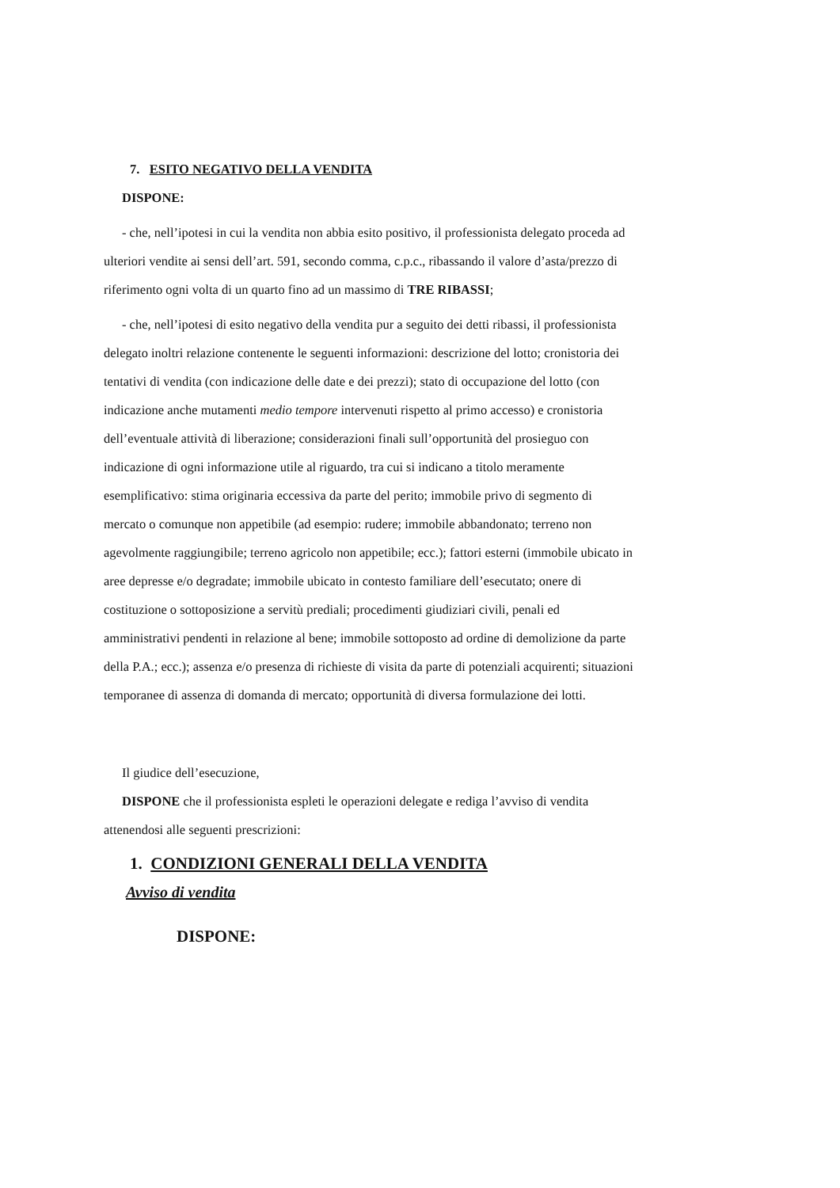7. ESITO NEGATIVO DELLA VENDITA
DISPONE:
- che, nell’ipotesi in cui la vendita non abbia esito positivo, il professionista delegato proceda ad ulteriori vendite ai sensi dell’art. 591, secondo comma, c.p.c., ribassando il valore d’asta/prezzo di riferimento ogni volta di un quarto fino ad un massimo di TRE RIBASSI;
- che, nell’ipotesi di esito negativo della vendita pur a seguito dei detti ribassi, il professionista delegato inoltri relazione contenente le seguenti informazioni: descrizione del lotto; cronistoria dei tentativi di vendita (con indicazione delle date e dei prezzi); stato di occupazione del lotto (con indicazione anche mutamenti medio tempore intervenuti rispetto al primo accesso) e cronistoria dell’eventuale attività di liberazione; considerazioni finali sull’opportunità del prosieguo con indicazione di ogni informazione utile al riguardo, tra cui si indicano a titolo meramente esemplificativo: stima originaria eccessiva da parte del perito; immobile privo di segmento di mercato o comunque non appetibile (ad esempio: rudere; immobile abbandonato; terreno non agevolmente raggiungibile; terreno agricolo non appetibile; ecc.); fattori esterni (immobile ubicato in aree depresse e/o degradate; immobile ubicato in contesto familiare dell’esecutato; onere di costituzione o sottoposizione a servitù prediali; procedimenti giudiziari civili, penali ed amministrativi pendenti in relazione al bene; immobile sottoposto ad ordine di demolizione da parte della P.A.; ecc.); assenza e/o presenza di richieste di visita da parte di potenziali acquirenti; situazioni temporanee di assenza di domanda di mercato; opportunità di diversa formulazione dei lotti.
Il giudice dell’esecuzione,
DISPONE che il professionista espleti le operazioni delegate e rediga l’avviso di vendita attenendosi alle seguenti prescrizioni:
1. CONDIZIONI GENERALI DELLA VENDITA
Avviso di vendita
DISPONE: